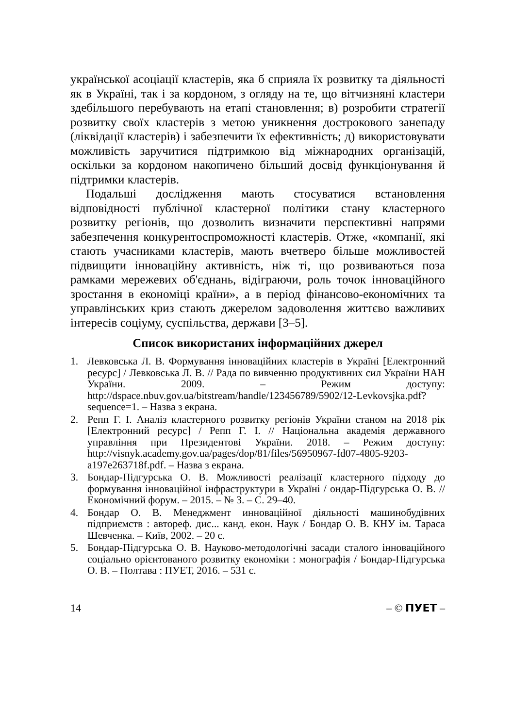української асоціації кластерів, яка б сприяла їх розвитку та діяльності як в Україні, так і за кордоном, з огляду на те, що вітчизняні кластери здебільшого перебувають на етапі становлення; в) розробити стратегії розвитку своїх кластерів з метою уникнення дострокового занепаду (ліквідації кластерів) і забезпечити їх ефективність; д) використовувати можливість заручитися підтримкою від міжнародних організацій, оскільки за кордоном накопичено більший досвід функціонування й підтримки кластерів.
Подальші дослідження мають стосуватися встановлення відповідності публічної кластерної політики стану кластерного розвитку регіонів, що дозволить визначити перспективні напрями забезпечення конкурентоспроможності кластерів. Отже, «компанії, які стають учасниками кластерів, мають вчетверо більше можливостей підвищити інноваційну активність, ніж ті, що розвиваються поза рамками мережевих об'єднань, відіграючи, роль точок інноваційного зростання в економіці країни», а в період фінансово-економічних та управлінських криз стають джерелом задоволення життєво важливих інтересів соціуму, суспільства, держави [3–5].
Список використаних інформаційних джерел
1. Левковська Л. В. Формування інноваційних кластерів в Україні [Електронний ресурс] / Левковська Л. В. // Рада по вивченню продуктивних сил України НАН України. 2009. – Режим доступу: http://dspace.nbuv.gov.ua/bitstream/handle/123456789/5902/12-Levkovsjka.pdf?sequence=1. – Назва з екрана.
2. Репп Г. І. Аналіз кластерного розвитку регіонів України станом на 2018 рік [Електронний ресурс] / Репп Г. І. // Національна академія державного управління при Президентові України. 2018. – Режим доступу: http://visnyk.academy.gov.ua/pages/dop/81/files/56950967-fd07-4805-9203-a197e263718f.pdf. – Назва з екрана.
3. Бондар-Підгурська О. В. Можливості реалізації кластерного підходу до формування інноваційної інфраструктури в Україні / ондар-Підгурська О. В. // Економічний форум. – 2015. – № 3. – С. 29–40.
4. Бондар О. В. Менеджмент инноваційної діяльності машинобудівних підприємств : автореф. дис... канд. екон. Наук / Бондар О. В. КНУ ім. Тараса Шевченка. – Київ, 2002. – 20 с.
5. Бондар-Підгурська О. В. Науково-методологічні засади сталого інноваційного соціально орієнтованого розвитку економіки : монографія / Бондар-Підгурська О. В. – Полтава : ПУЕТ, 2016. – 531 с.
14 – © ПУЕТ –